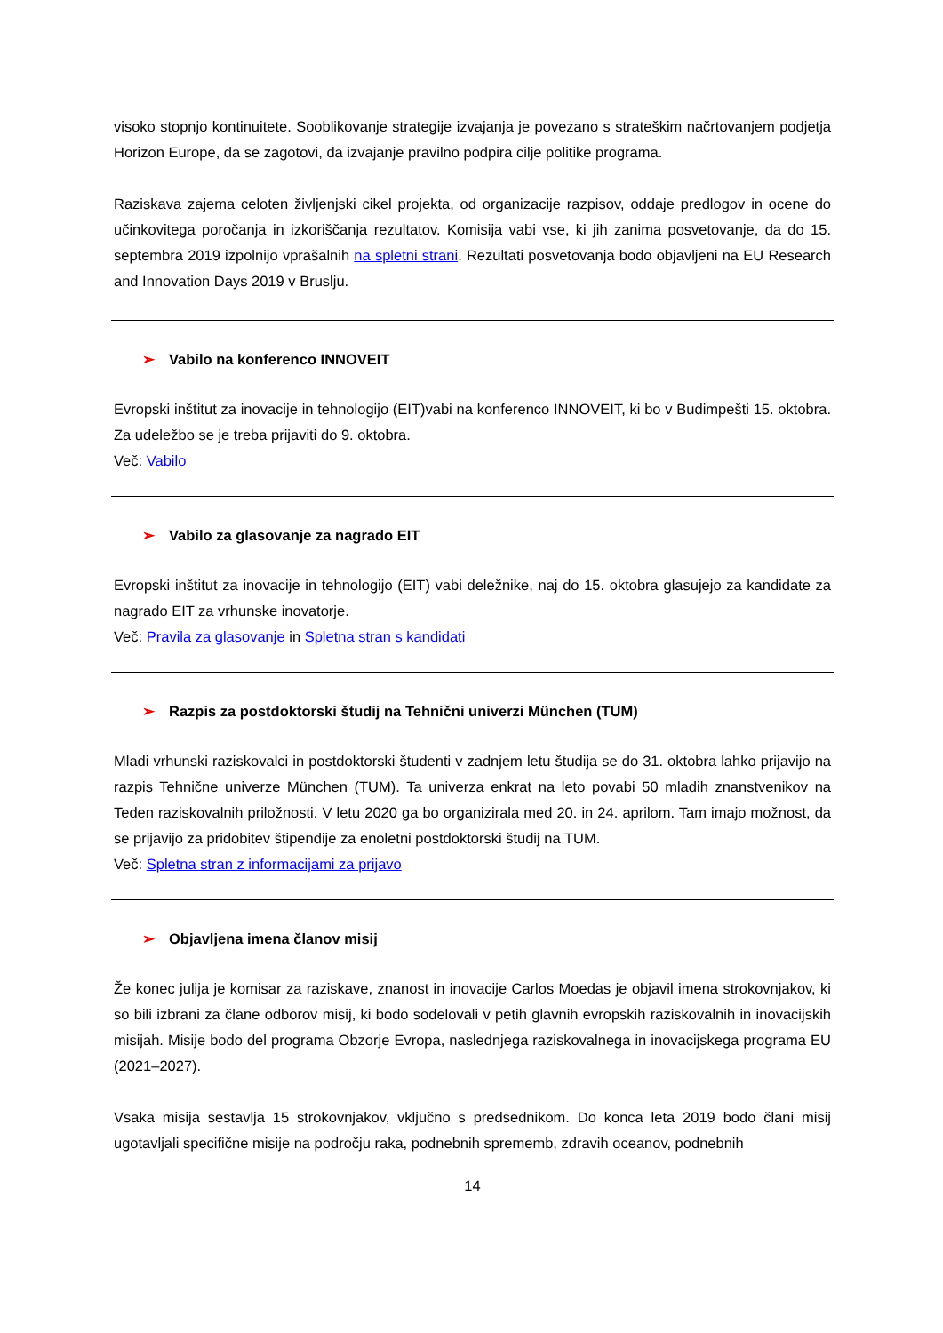visoko stopnjo kontinuitete. Sooblikovanje strategije izvajanja je povezano s strateškim načrtovanjem podjetja Horizon Europe, da se zagotovi, da izvajanje pravilno podpira cilje politike programa.
Raziskava zajema celoten življenjski cikel projekta, od organizacije razpisov, oddaje predlogov in ocene do učinkovitega poročanja in izkoriščanja rezultatov. Komisija vabi vse, ki jih zanima posvetovanje, da do 15. septembra 2019 izpolnijo vprašalnih na spletni strani. Rezultati posvetovanja bodo objavljeni na EU Research and Innovation Days 2019 v Bruslju.
➢ Vabilo na konferenco INNOVEIT
Evropski inštitut za inovacije in tehnologijo (EIT)vabi na konferenco INNOVEIT, ki bo v Budimpešti 15. oktobra. Za udeležbo se je treba prijaviti do 9. oktobra.
Več: Vabilo
➢ Vabilo za glasovanje za nagrado EIT
Evropski inštitut za inovacije in tehnologijo (EIT) vabi deležnike, naj do 15. oktobra glasujejo za kandidate za nagrado EIT za vrhunske inovatorje.
Več: Pravila za glasovanje in Spletna stran s kandidati
➢ Razpis za postdoktorski študij na Tehnični univerzi München (TUM)
Mladi vrhunski raziskovalci in postdoktorski študenti v zadnjem letu študija se do 31. oktobra lahko prijavijo na razpis Tehnične univerze München (TUM). Ta univerza enkrat na leto povabi 50 mladih znanstvenikov na Teden raziskovalnih priložnosti. V letu 2020 ga bo organizirala med 20. in 24. aprilom. Tam imajo možnost, da se prijavijo za pridobitev štipendije za enoletni postdoktorski študij na TUM.
Več: Spletna stran z informacijami za prijavo
➢ Objavljena imena članov misij
Že konec julija je komisar za raziskave, znanost in inovacije Carlos Moedas je objavil imena strokovnjakov, ki so bili izbrani za člane odborov misij, ki bodo sodelovali v petih glavnih evropskih raziskovalnih in inovacijskih misijah. Misije bodo del programa Obzorje Evropa, naslednjega raziskovalnega in inovacijskega programa EU (2021–2027).
Vsaka misija sestavlja 15 strokovnjakov, vključno s predsednikom. Do konca leta 2019 bodo člani misij ugotavljali specifične misije na področju raka, podnebnih sprememb, zdravih oceanov, podnebnih
14